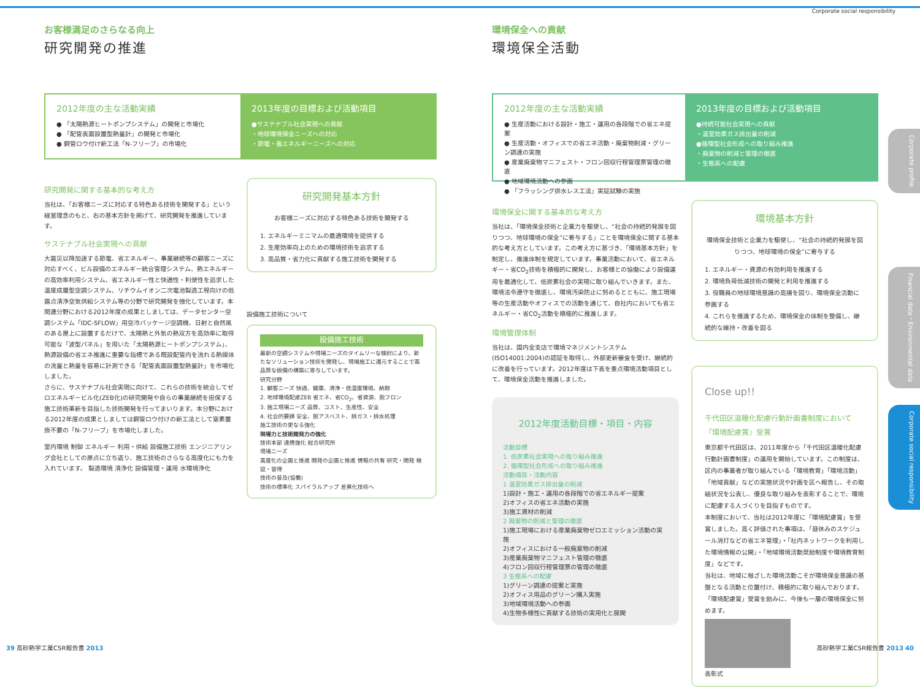Corporate social responsibility
お客様満足のさらなる向上
研究開発の推進
2012年度の主な活動実績
● 「太陽熱源ヒートポンプシステム」の開発と市場化
● 「配管表面設置型熱量計」の開発と市場化
● 銅管ロウ付け新工法「N-フリーブ」の市場化
2013年度の目標および活動項目
●サステナブル社会実現への貢献
・地球環境保全ニーズへの対応
・節電・蓄エネルギーニーズへの対応
研究開発に関する基本的な考え方
当社は、「お客様ニーズに対応する特色ある技術を開発する」という経営理念のもと、右の基本方針を掲げて、研究開発を推進しています。
サステナブル社会実現への貢献
大震災以降加速する節電、省エネルギー、事業継続等の顧客ニーズに対応すべく、ビル設備のエネルギー統合管理システム、熱エネルギーの高効率利用システム、省エネルギー性と快適性・利便性を追求した温度成層型空調システム、リチウムイオン二次電池製造工程向けの低露点清浄空気供給システム等の分野で研究開発を強化しています。本関連分野における2012年度の成果としましては、データセンター空調システム「IDC-SFLOW」用空冷パッケージ空調機、日射と自然風のある屋上に設置するだけで、太陽熱と外気の熱双方を高効率に取得可能な「波型パネル」を用いた「太陽熱源ヒートポンプシステム」、熱源設備の省エネ推進に重要な指標である既設配管内を流れる熱媒体の流量と熱量を容易に計測できる「配管表面設置型熱量計」を市場化しました。
さらに、サステナブル社会実現に向けて、これらの技術を統合してゼロエネルギービル化(ZEB化)の研究開発や自らの事業継続を担保する施工技術革新を目指した技術開発を行ってまいります。本分野における2012年度の成果としましては銅管ロウ付けの新工法として窒素置換不要の「N-フリーブ」を市場化しました。
室内環境 制御 エネルギー 利用・供給 設備施工技術 エンジニアリング会社としての原点に立ち返り、施工技術のさらなる高度化にも力を入れています。 製造環境 清浄化 設備管理・運用 水環境浄化
研究開発基本方針
お客様ニーズに対応する特色ある技術を開発する
1. エネルギーミニマムの最適環境を提供する
2. 生産効率向上のための環境技術を追求する
3. 高品質・省力化に貢献する施工技術を開発する
設備施工技術について
設備施工技術
最新の空調システムや現場ニーズのタイムリーな検討により、新たなソリューション技術を開発し、現場施工に還元することで高品質な設備の構築に寄与しています。
研究分野
1. 顧客ニーズ 快適、健康、清浄・低湿度環境、納期
2. 地球環境配慮ZEB 省エネ、省CO<sub>2</sub>、省資源、脱フロン
3. 施工現場ニーズ 品質、コスト、生産性、安全
4. 社会的要請 安全、脱アスベスト、排ガス・排水処理
施工技術の更なる強化
現場力と技術開発力の強化
技術本部 連携強化 総合研究所
現場ニーズ
高度化の企画と推進 開発の企画と推進 情報の共有 研究・開発 検証・習得
技術の普及(協働)
技術の標準化 スパイラルアップ 差異化技術へ
環境保全への貢献
環境保全活動
2012年度の主な活動実績
● 生産活動における設計・施工・運用の各段階での省エネ提案
● 生産活動・オフィスでの省エネ活動・廃棄物削減・グリーン調達の実施
● 産業廃棄物マニフェスト・フロン回収行程管理票管理の徹底
● 地域環境活動への参画
● 「フラッシング排水レス工法」実証試験の実施
2013年度の目標および活動項目
●持続可能社会実現への貢献
・温室効果ガス排出量の削減
●循環型社会形成への取り組み推進
・廃棄物の削減と管理の徹底
・生態系への配慮
環境保全に関する基本的な考え方
当社は、「環境保全技術と企業力を駆使し、“社会の持続的発展を図りつつ、地球環境の保全”に寄与する」ことを環境保全に関する基本的な考え方としています。この考え方に基づき、「環境基本方針」を制定し、推進体制を規定しています。事業活動において、省エネルギー・省CO<sub>2</sub>技術を積極的に開発し、お客様との協働により設備運用を最適化して、低炭素社会の実現に取り組んでいきます。また、環境法令遵守を徹底し、環境汚染防止に努めるとともに、施工現場等の生産活動やオフィスでの活動を通じて、自社内においても省エネルギー・省CO<sub>2</sub>活動を積極的に推進します。
環境管理体制
当社は、国内全支店で環境マネジメントシステム(ISO14001:2004)の認証を取得し、外部更新審査を受け、継続的に改善を行っています。2012年度は下表を重点環境活動項目として、環境保全活動を推進しました。
2012年度活動目標・項目・内容
活動目標
1. 低炭素社会実現への取り組み推進
2. 循環型社会形成への取り組み推進
活動項目・活動内容
1 温室効果ガス排出量の削減
1)設計・施工・運用の各段階での省エネルギー提案
2)オフィスの省エネ活動の実施
3)施工資材の削減
2 廃棄物の削減と管理の徹底
1)施工現場における産業廃棄物ゼロエミッション活動の実施
2)オフィスにおける一般廃棄物の削減
3)産業廃棄物マニフェスト管理の徹底
4)フロン回収行程管理票の管理の徹底
3 生態系への配慮
1)グリーン調達の提案と実施
2)オフィス用品のグリーン購入実施
3)地域環境活動への参画
4)生物多様性に貢献する技術の実用化と展開
環境基本方針
環境保全技術と企業力を駆使し、“社会の持続的発展を図りつつ、地球環境の保全”に寄与する
1. エネルギー・資源の有効利用を推進する
2. 環境負荷低減技術の開発と利用を推進する
3. 役職員の地球環境意識の高揚を図り、環境保全活動に参画する
4. これらを推進するため、環境保全の体制を整備し、継続的な維持・改善を図る
Close up!!
千代田区温暖化配慮行動計画書制度において『環境配慮賞』受賞
東京都千代田区は、2011年度から「千代田区温暖化配慮行動計画書制度」の運用を開始しています。この制度は、区内の事業者が取り組んでいる「環境教育」「環境活動」「地域貢献」などの実施状況や計画を区へ報告し、その取組状況を公表し、優良な取り組みを表彰することで、環境に配慮する人づくりを目指すものです。
本制度において、当社は2012年度に「環境配慮賞」を受賞しました。高く評価された事項は、「昼休みのスケジュール消灯などの省エネ管理」・「社内ネットワークを利用した環境情報の公開」・「地域環境活動奨励制度や環境教育制度」などです。
当社は、地域に根ざした環境活動こそが環境保全意識の基盤となる活動と位置付け、積極的に取り組んでおります。「環境配慮賞」受賞を励みに、今後も一層の環境保全に努めます。
表彰式
Corporate profile
Financial data・Environmental data
Corporate social responsibility
39 高砂熱学工業CSR報告書 2013 高砂熱学工業CSR報告書 2013 40